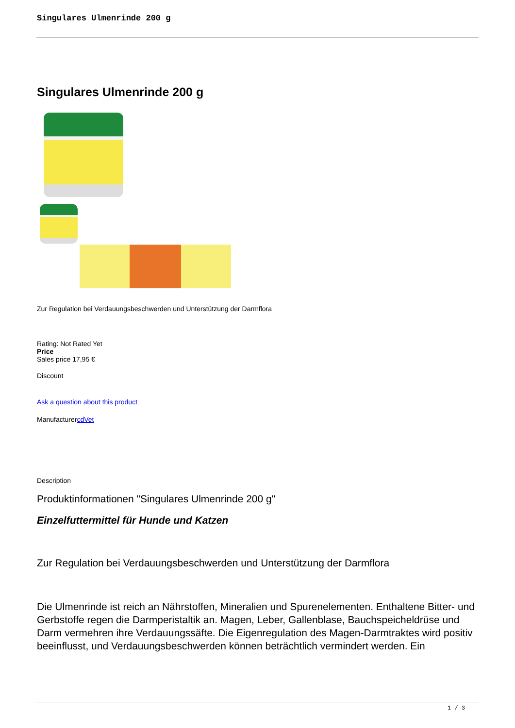Singulares Ulmenrinde 200 g
Singulares Ulmenrinde 200 g
Zur Regulation bei Verdauungsbeschwerden und Unterstützung der Darmflora
Rating: Not Rated Yet
Price
Sales price 17,95 €
Discount
Ask a question about this product
ManufacturercdVet
Description
Produktinformationen "Singulares Ulmenrinde 200 g"
Einzelfuttermittel für Hunde und Katzen
Zur Regulation bei Verdauungsbeschwerden und Unterstützung der Darmflora
Die Ulmenrinde ist reich an Nährstoffen, Mineralien und Spurenelementen. Enthaltene Bitter- und Gerbstoffe regen die Darmperistaltik an. Magen, Leber, Gallenblase, Bauchspeicheldrüse und Darm vermehren ihre Verdauungssäfte. Die Eigenregulation des Magen-Darmtraktes wird positiv beeinflusst, und Verdauungsbeschwerden können beträchtlich vermindert werden. Ein
1 / 3